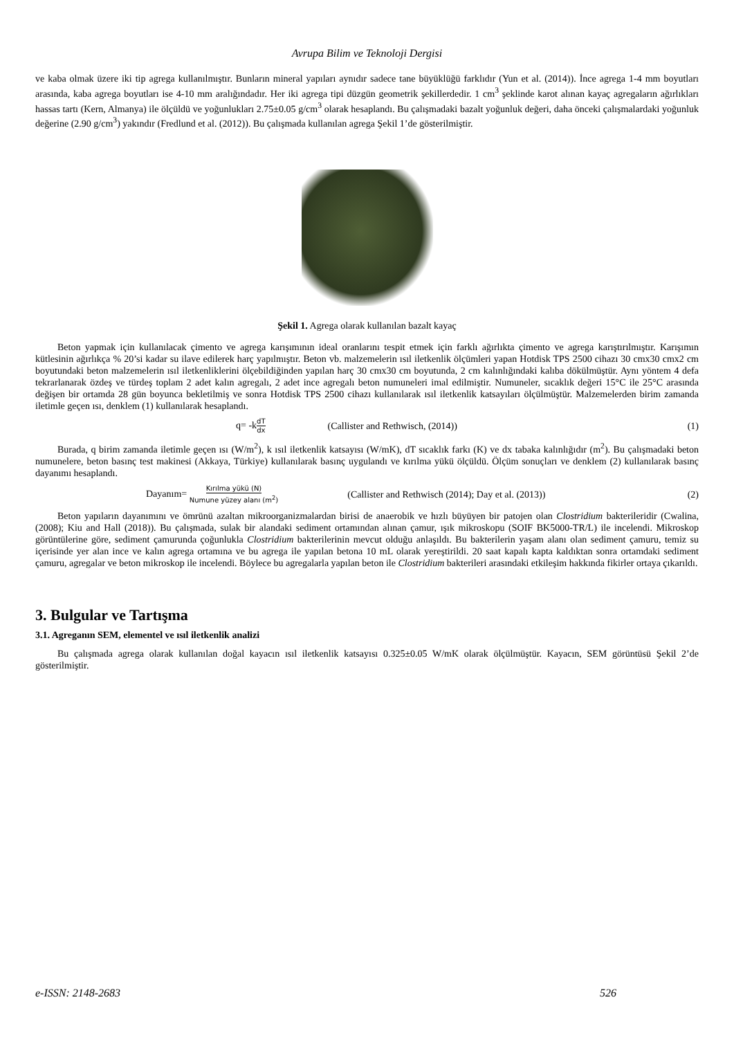Avrupa Bilim ve Teknoloji Dergisi
ve kaba olmak üzere iki tip agrega kullanılmıştır. Bunların mineral yapıları aynıdır sadece tane büyüklüğü farklıdır (Yun et al. (2014)). İnce agrega 1-4 mm boyutları arasında, kaba agrega boyutları ise 4-10 mm aralığındadır. Her iki agrega tipi düzgün geometrik şekillerdedir. 1 cm<sup>3</sup> şeklinde karot alınan kayaç agregaların ağırlıkları hassas tartı (Kern, Almanya) ile ölçüldü ve yoğunlukları 2.75±0.05 g/cm<sup>3</sup> olarak hesaplandı. Bu çalışmadaki bazalt yoğunluk değeri, daha önceki çalışmalardaki yoğunluk değerine (2.90 g/cm<sup>3</sup>) yakındır (Fredlund et al. (2012)). Bu çalışmada kullanılan agrega Şekil 1’de gösterilmiştir.
Şekil 1. Agrega olarak kullanılan bazalt kayaç
Beton yapmak için kullanılacak çimento ve agrega karışımının ideal oranlarını tespit etmek için farklı ağırlıkta çimento ve agrega karıştırılmıştır. Karışımın kütlesinin ağırlıkça % 20’si kadar su ilave edilerek harç yapılmıştır. Beton vb. malzemelerin ısıl iletkenlik ölçümleri yapan Hotdisk TPS 2500 cihazı 30 cmx30 cmx2 cm boyutundaki beton malzemelerin ısıl iletkenliklerini ölçebildiğinden yapılan harç 30 cmx30 cm boyutunda, 2 cm kalınlığındaki kalıba dökülmüştür. Aynı yöntem 4 defa tekrarlanarak özdeş ve türdeş toplam 2 adet kalın agregalı, 2 adet ince agregalı beton numuneleri imal edilmiştir. Numuneler, sıcaklık değeri 15°C ile 25°C arasında değişen bir ortamda 28 gün boyunca bekletilmiş ve sonra Hotdisk TPS 2500 cihazı kullanılarak ısıl iletkenlik katsayıları ölçülmüştür. Malzemelerden birim zamanda iletimle geçen ısı, denklem (1) kullanılarak hesaplandı.
q= -kdT dx (Callister and Rethwisch, (2014)) (1)
Burada, q birim zamanda iletimle geçen ısı (W/m<sup>2</sup>), k ısıl iletkenlik katsayısı (W/mK), dT sıcaklık farkı (K) ve dx tabaka kalınlığıdır (m<sup>2</sup>). Bu çalışmadaki beton numunelere, beton basınç test makinesi (Akkaya, Türkiye) kullanılarak basınç uygulandı ve kırılma yükü ölçüldü. Ölçüm sonuçları ve denklem (2) kullanılarak basınç dayanımı hesaplandı.
Dayanım= Kırılma yükü (N) Numune yüzey alanı (m<sup>2</sup>) (Callister and Rethwisch (2014); Day et al. (2013)) (2)
Beton yapıların dayanımını ve ömrünü azaltan mikroorganizmalardan birisi de anaerobik ve hızlı büyüyen bir patojen olan Clostridium bakterileridir (Cwalina, (2008); Kiu and Hall (2018)). Bu çalışmada, sulak bir alandaki sediment ortamından alınan çamur, ışık mikroskopu (SOIF BK5000-TR/L) ile incelendi. Mikroskop görüntülerine göre, sediment çamurunda çoğunlukla Clostridium bakterilerinin mevcut olduğu anlaşıldı. Bu bakterilerin yaşam alanı olan sediment çamuru, temiz su içerisinde yer alan ince ve kalın agrega ortamına ve bu agrega ile yapılan betona 10 mL olarak yereştirildi. 20 saat kapalı kapta kaldıktan sonra ortamdaki sediment çamuru, agregalar ve beton mikroskop ile incelendi. Böylece bu agregalarla yapılan beton ile Clostridium bakterileri arasındaki etkileşim hakkında fikirler ortaya çıkarıldı.
3. Bulgular ve Tartışma
3.1. Agreganın SEM, elementel ve ısıl iletkenlik analizi
Bu çalışmada agrega olarak kullanılan doğal kayacın ısıl iletkenlik katsayısı 0.325±0.05 W/mK olarak ölçülmüştür. Kayacın, SEM görüntüsü Şekil 2’de gösterilmiştir.
e-ISSN: 2148-2683 526